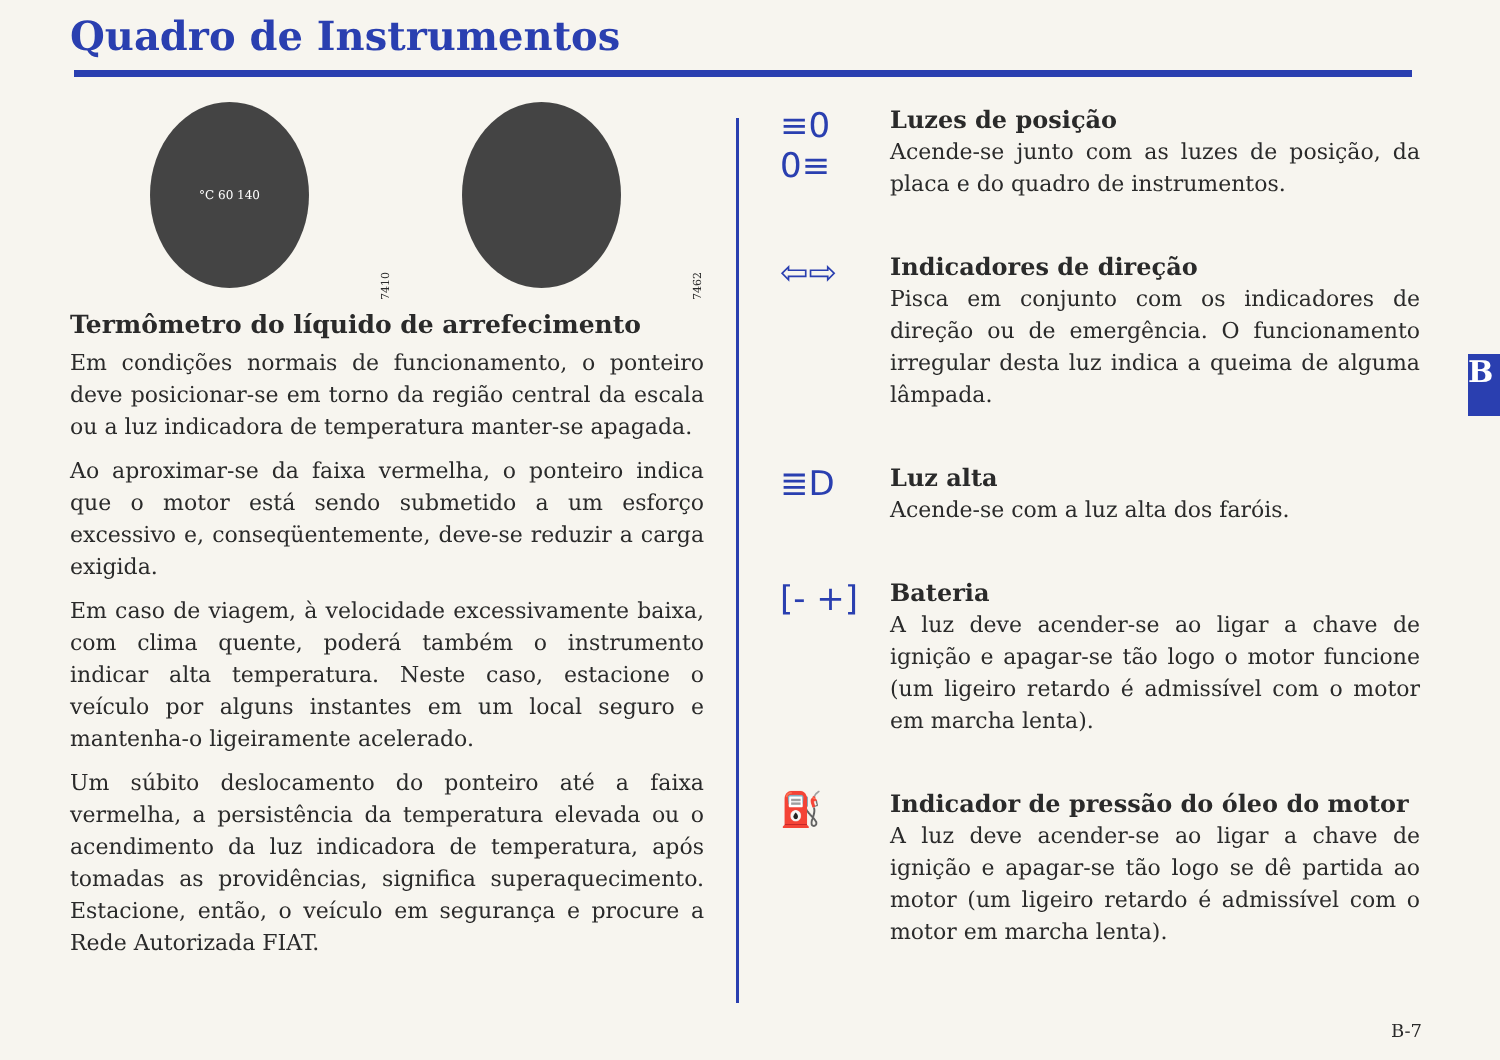Quadro de Instrumentos
°C 60 140
7410
7462
Termômetro do líquido de arrefecimento
Em condições normais de funcionamento, o ponteiro deve posicionar-se em torno da região central da escala ou a luz indicadora de temperatura manter-se apagada.
Ao aproximar-se da faixa vermelha, o ponteiro indica que o motor está sendo submetido a um esforço excessivo e, conseqüentemente, deve-se reduzir a carga exigida.
Em caso de viagem, à velocidade excessivamente baixa, com clima quente, poderá também o instrumento indicar alta temperatura. Neste caso, estacione o veículo por alguns instantes em um local seguro e mantenha-o ligeiramente acelerado.
Um súbito deslocamento do ponteiro até a faixa vermelha, a persistência da temperatura elevada ou o acendimento da luz indicadora de temperatura, após tomadas as providências, significa superaquecimento. Estacione, então, o veículo em segurança e procure a Rede Autorizada FIAT.
≡0 0≡
Luzes de posição
Acende-se junto com as luzes de posição, da placa e do quadro de instrumentos.
⇦⇨
Indicadores de direção
Pisca em conjunto com os indicadores de direção ou de emergência. O funcionamento irregular desta luz indica a queima de alguma lâmpada.
≣D
Luz alta
Acende-se com a luz alta dos faróis.
[- +]
Bateria
A luz deve acender-se ao ligar a chave de ignição e apagar-se tão logo o motor funcione (um ligeiro retardo é admissível com o motor em marcha lenta).
⛽
Indicador de pressão do óleo do motor
A luz deve acender-se ao ligar a chave de ignição e apagar-se tão logo se dê partida ao motor (um ligeiro retardo é admissível com o motor em marcha lenta).
B
B-7